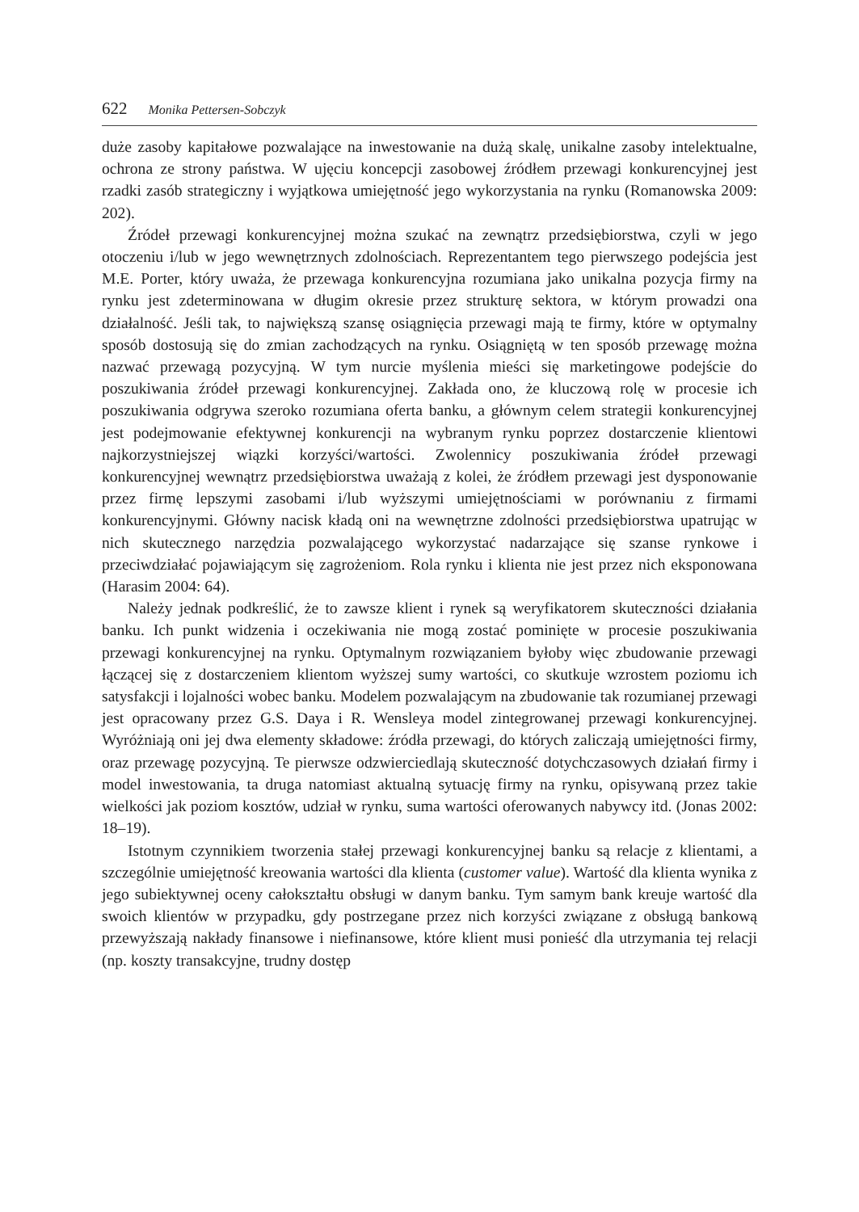622 Monika Pettersen-Sobczyk
duże zasoby kapitałowe pozwalające na inwestowanie na dużą skalę, unikalne zasoby intelektualne, ochrona ze strony państwa. W ujęciu koncepcji zasobowej źródłem przewagi konkurencyjnej jest rzadki zasób strategiczny i wyjątkowa umiejętność jego wykorzystania na rynku (Romanowska 2009: 202).
Źródeł przewagi konkurencyjnej można szukać na zewnątrz przedsiębiorstwa, czyli w jego otoczeniu i/lub w jego wewnętrznych zdolnościach. Reprezentantem tego pierwszego podejścia jest M.E. Porter, który uważa, że przewaga konkurencyjna rozumiana jako unikalna pozycja firmy na rynku jest zdeterminowana w długim okresie przez strukturę sektora, w którym prowadzi ona działalność. Jeśli tak, to największą szansę osiągnięcia przewagi mają te firmy, które w optymalny sposób dostosują się do zmian zachodzących na rynku. Osiągniętą w ten sposób przewagę można nazwać przewagą pozycyjną. W tym nurcie myślenia mieści się marketingowe podejście do poszukiwania źródeł przewagi konkurencyjnej. Zakłada ono, że kluczową rolę w procesie ich poszukiwania odgrywa szeroko rozumiana oferta banku, a głównym celem strategii konkurencyjnej jest podejmowanie efektywnej konkurencji na wybranym rynku poprzez dostarczenie klientowi najkorzystniejszej wiązki korzyści/wartości. Zwolennicy poszukiwania źródeł przewagi konkurencyjnej wewnątrz przedsiębiorstwa uważają z kolei, że źródłem przewagi jest dysponowanie przez firmę lepszymi zasobami i/lub wyższymi umiejętnościami w porównaniu z firmami konkurencyjnymi. Główny nacisk kładą oni na wewnętrzne zdolności przedsiębiorstwa upatrując w nich skutecznego narzędzia pozwalającego wykorzystać nadarzające się szanse rynkowe i przeciwdziałać pojawiającym się zagrożeniom. Rola rynku i klienta nie jest przez nich eksponowana (Harasim 2004: 64).
Należy jednak podkreślić, że to zawsze klient i rynek są weryfikatorem skuteczności działania banku. Ich punkt widzenia i oczekiwania nie mogą zostać pominięte w procesie poszukiwania przewagi konkurencyjnej na rynku. Optymalnym rozwiązaniem byłoby więc zbudowanie przewagi łączącej się z dostarczeniem klientom wyższej sumy wartości, co skutkuje wzrostem poziomu ich satysfakcji i lojalności wobec banku. Modelem pozwalającym na zbudowanie tak rozumianej przewagi jest opracowany przez G.S. Daya i R. Wensleya model zintegrowanej przewagi konkurencyjnej. Wyróżniają oni jej dwa elementy składowe: źródła przewagi, do których zaliczają umiejętności firmy, oraz przewagę pozycyjną. Te pierwsze odzwierciedlają skuteczność dotychczasowych działań firmy i model inwestowania, ta druga natomiast aktualną sytuację firmy na rynku, opisywaną przez takie wielkości jak poziom kosztów, udział w rynku, suma wartości oferowanych nabywcy itd. (Jonas 2002: 18–19).
Istotnym czynnikiem tworzenia stałej przewagi konkurencyjnej banku są relacje z klientami, a szczególnie umiejętność kreowania wartości dla klienta (customer value). Wartość dla klienta wynika z jego subiektywnej oceny całokształtu obsługi w danym banku. Tym samym bank kreuje wartość dla swoich klientów w przypadku, gdy postrzegane przez nich korzyści związane z obsługą bankową przewyższają nakłady finansowe i niefinansowe, które klient musi ponieść dla utrzymania tej relacji (np. koszty transakcyjne, trudny dostęp